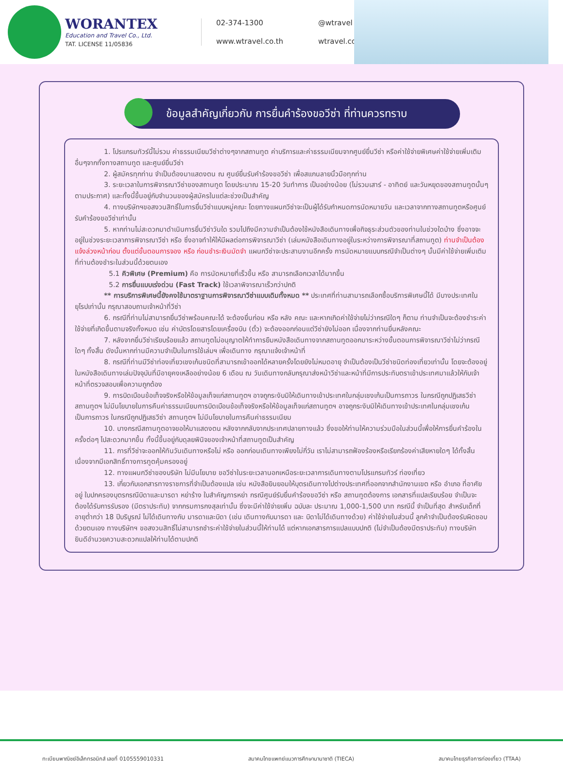WORANTEX
Education and Travel Co., Ltd.
TAT. LICENSE 11/05836
02-374-1300
@wtravel
www.wtravel.co.th
wtravel.co.th
ข้อมูลสำคัญเกี่ยวกับ การยื่นคำร้องขอวีซ่า ที่ท่านควรทราบ
1. โปรแกรมทัวร์นี้ไม่รวม ค่าธรรมเนียมวีซ่าต่างๆจากสถานทูต ค่าบริการและค่าธรรมเนียมจากศูนย์ยื่นวีซ่า หรือค่าใช้จ่ายพิเศษค่าใช้จ่ายเพิ่มเติมอื่นๆจากทั้งทางสถานทูต และศูนย์ยื่นวีซ่า
2. ผู้สมัครทุกท่าน จำเป็นต้องมาแสดงตน ณ ศูนย์ยื่นรับคำร้องขอวีซ่า เพื่อสแกนลายนิ้วมือทุกท่าน
3. ระยะเวลาในการพิจารณาวีซ่าของสถานทูต โดยประมาณ 15-20 วันทำการ เป็นอย่างน้อย (ไม่รวมเสาร์ - อาทิตย์ และวันหยุดของสถานทูตนั้นๆ ตามประกาศ) และทั้งนี้ขึ้นอยู่กับจำนวนของผู้สมัครในแต่ละช่วงเป็นสำคัญ
4. ทางบริษัทฯขอสงวนสิทธิ์ในการยื่นวีซ่าแบบหมู่คณะ โดยทางแผนกวีซ่าจะเป็นผู้ได้รับกำหนดการนัดหมายวัน และเวลาจากทางสถานทูตหรือศูนย์รับคำร้องขอวีซ่าเท่านั้น
5. หากท่านไม่สะดวกมาดำเนินการยื่นวีซ่าวันใด รวมไปถึงมีความจำเป็นต้องใช้หนังสือเดินทางเพื่อกิจธุระส่วนตัวของท่านในช่วงใดบ้าง ซึ่งอาจจะอยู่ในช่วงระยะเวลาการพิจารณาวีซ่า หรือ ซึ่งอาจทำให้ให้มีผลต่อการพิจารณาวีซ่า (เล่มหนังสือเดินทางอยู่ในระหว่างการพิจารณาที่สถานทูต) ท่านจำเป็นต้องแจ้งล่วงหน้าก่อน ตั้งแต่ขั้นตอนการจอง หรือ ก่อนชำระเงินมัดจำ แผนกวีซ่าจะประสานงานอีกครั้ง การนัดหมายแบบกรณีจำเป็นต่างๆ นั้นมีค่าใช้จ่ายเพิ่มเติม ที่ท่านต้องชำระในส่วนนี้ด้วยตนเอง
5.1 คิวพิเศษ (Premium) คือ การนัดหมายที่เร็วขึ้น หรือ สามารถเลือกเวลาได้มากขึ้น
5.2 การยื่นแบบเร่งด่วน (Fast Track) ใช้เวลาพิจารณาเร็วกว่าปกติ
** การบริการพิเศษนี้ยังคงใช้มาตราฐานการพิจารณาวีซ่าแบบเดิมทั้งหมด ** ประเทศที่ท่านสามารถเลือกซื้อบริการพิเศษนี้ได้ มีบางประเทศในยุโรปเท่านั้น กรุณาสอบถามเจ้าหน้าที่วีซ่า
6. กรณีที่ท่านไม่สามารถยื่นวีซ่าพร้อมคณะได้ จะต้องยื่นก่อน หรือ หลัง คณะ และหากเกิดค่าใช้จ่ายไม่ว่ากรณีใดๆ ก็ตาม ท่านจำเป็นจะต้องชำระค่าใช้จ่ายที่เกิดขึ้นตามจริงทั้งหมด เช่น ค่าบัตรโดยสารโดยเครื่องบิน (ตั๋ว) จะต้องออกก่อนแต่วีซ่ายังไม่ออก เนื่องจากท่านยื่นหลังคณะ
7. หลังจากยื่นวีซ่าเรียบร้อยแล้ว สถานทูตไม่อนุญาตให้ทำการยืมหนังสือเดินทางจากสถานทูตออกมาระหว่างขั้นตอนการพิจารณาวีซ่าไม่ว่ากรณีใดๆ ทั้งสิ้น ดังนั้นหากท่านมีความจำเป็นในการใช้เล่มฯ เพื่อเดินทาง กรุณาแจ้งเจ้าหน้าที่
8. กรณีที่ท่านมีวีซ่าท่องเที่ยวเชงเก้นชนิดที่สามารถเข้าออกได้หลายครั้งโดยยังไม่หมดอายุ จำเป็นต้องเป็นวีซ่าชนิดท่องเที่ยวเท่านั้น โดยจะต้องอยู่ในหนังสือเดินทางเล่มปัจจุบันที่มีอายุคงเหลืออย่างน้อย 6 เดือน ณ วันเดินทางกลับกรุณาส่งหน้าวีซ่าและหน้าที่มีการประทับตราเข้าประเทศมาแล้วให้กับเจ้าหน้าที่ตรวจสอบเพื่อความถูกต้อง
9. การบิดเบือนข้อเท็จจริงหรือให้ข้อมูลเท็จแก่สถานทูตฯ อาจถูกระงับมิให้เดินทางเข้าประเทศในกลุ่มเชงเก้นเป็นการถาวร ในกรณีถูกปฏิเสธวีซ่า สถานทูตฯ ไม่มีนโยบายในการคืนค่าธรรมเนียมการบิดเบือนข้อเท็จจริงหรือให้ข้อมูลเท็จแก่สถานทูตฯ อาจถูกระงับมิให้เดินทางเข้าประเทศในกลุ่มเชงเก้นเป็นการถาวร ในกรณีถูกปฏิเสธวีซ่า สถานทูตฯ ไม่มีนโยบายในการคืนค่าธรรมเนียม
10. บางกรณีสถานทูตอาจขอให้มาแสดงตน หลังจากกลับจากประเทศปลายทางแล้ว ซึ่งขอให้ท่านให้ความร่วมมือในส่วนนี้เพื่อให้การยื่นคำร้องในครั้งต่อๆ ไปสะดวกมากขึ้น ทั้งนี้ขึ้นอยู่กับดุลยพินิจของเจ้าหน้าที่สถานทูตเป็นสำคัญ
11. การที่วีซ่าจะออกให้ทันวันเดินทางหรือไม่ หรือ ออกก่อนเดินทางเพียงไม่กี่วัน เราไม่สามารถฟ้องร้องหรือเรียกร้องค่าเสียหายใดๆ ได้ทั้งสิ้น เนื่องจากมีเอกสิทธิ์ทางการทูตคุ้มครองอยู่
12. ทางแผนกวีซ่าของบริษัท ไม่มีนโยบาย ขอวีซ่าในระยะเวลานอกเหนือระยะเวลาการเดินทางตามโปรแกรมทัวร์ ท่องเที่ยว
13. เกี่ยวกับเอกสารทางราชการที่จำเป็นต้องแปล เช่น หนังสือยินยอมให้บุตรเดินทางไปต่างประเทศที่ออกจากสำนักงานเขต หรือ อำเภอ ที่อาศัยอยู่ ใบปกครองบุตรกรณีบิดาและมารดา หย่าร้าง ใบสำคัญการหย่า กรณีศูนย์รับยื่นคำร้องขอวีซ่า หรือ สถานทูตต้องการ เอกสารที่แปลเรียบร้อย จำเป็นจะต้องได้รับการรับรอง (มีตราประทับ) จากกรมการกงสุลเท่านั้น ซึ่งจะมีค่าใช้จ่ายเพิ่ม ฉบับละ ประมาณ 1,000-1,500 บาท กรณีนี้ จำเป็นที่สุด สำหรับเด็กที่อายุต่ำกว่า 18 ปีบริบูรณ์ ไม่ได้เดินทางกับ มารดาและบิดา (เช่น เดินทางกับมารดา และ บิดาไม่ได้เดินทางด้วย) ค่าใช้จ่ายในส่วนนี้ ลูกค้าจำเป็นต้องรับผิดชอบด้วยตนเอง ทางบริษัทฯ ขอสงวนสิทธิ์ไม่สามารถชำระค่าใช้จ่ายในส่วนนี้ให้ท่านได้ แต่หากเอกสารการแปลแบบปกติ (ไม่จำเป็นต้องมีตราประทับ) ทางบริษัทยินดีอำนวยความสะดวกแปลให้ท่านได้ตามปกติ
ทะเบียนพาณิชย์อิเล็กทรอนิกส์ เลขที่ 0105559010331 สมาคมไทยแพทย์แนวการศึกษานานาชาติ (TIECA) สมาคมไทยธุรกิจการท่องเที่ยว (TTAA)